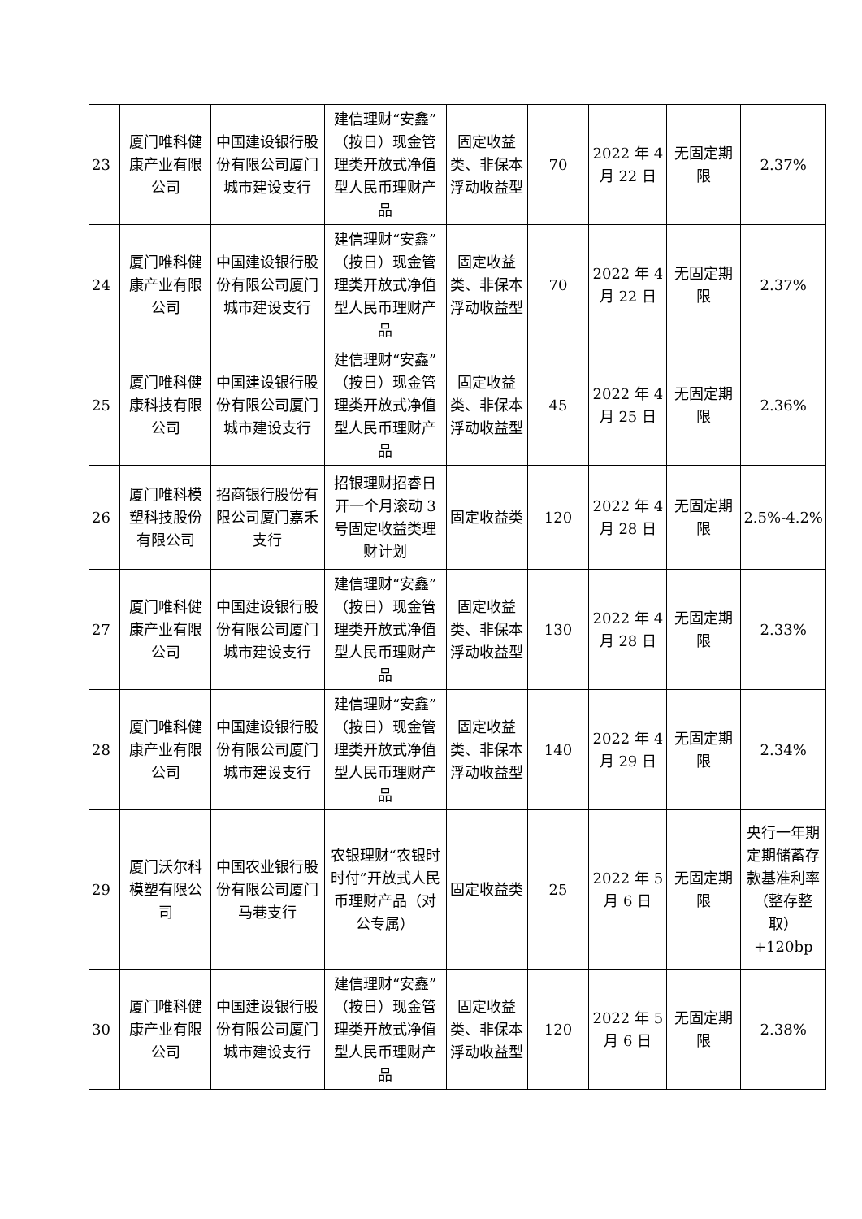| 23 | 厦门唯科健康产业有限公司 | 中国建设银行股份有限公司厦门城市建设支行 | 建信理财“安鑫”（按日）现金管理类开放式净值型人民币理财产品 | 固定收益类、非保本浮动收益型 | 70 | 2022 年 4 月 22 日 | 无固定期限 | 2.37% |
| 24 | 厦门唯科健康产业有限公司 | 中国建设银行股份有限公司厦门城市建设支行 | 建信理财“安鑫”（按日）现金管理类开放式净值型人民币理财产品 | 固定收益类、非保本浮动收益型 | 70 | 2022 年 4 月 22 日 | 无固定期限 | 2.37% |
| 25 | 厦门唯科健康科技有限公司 | 中国建设银行股份有限公司厦门城市建设支行 | 建信理财“安鑫”（按日）现金管理类开放式净值型人民币理财产品 | 固定收益类、非保本浮动收益型 | 45 | 2022 年 4 月 25 日 | 无固定期限 | 2.36% |
| 26 | 厦门唯科模塑科技股份有限公司 | 招商银行股份有限公司厦门嘉禾支行 | 招银理财招睿日开一个月滚动 3 号固定收益类理财计划 | 固定收益类 | 120 | 2022 年 4 月 28 日 | 无固定期限 | 2.5%-4.2% |
| 27 | 厦门唯科健康产业有限公司 | 中国建设银行股份有限公司厦门城市建设支行 | 建信理财“安鑫”（按日）现金管理类开放式净值型人民币理财产品 | 固定收益类、非保本浮动收益型 | 130 | 2022 年 4 月 28 日 | 无固定期限 | 2.33% |
| 28 | 厦门唯科健康产业有限公司 | 中国建设银行股份有限公司厦门城市建设支行 | 建信理财“安鑫”（按日）现金管理类开放式净值型人民币理财产品 | 固定收益类、非保本浮动收益型 | 140 | 2022 年 4 月 29 日 | 无固定期限 | 2.34% |
| 29 | 厦门沃尔科模塑有限公司 | 中国农业银行股份有限公司厦门马巷支行 | 农银理财“农银时时付”开放式人民币理财产品（对公专属） | 固定收益类 | 25 | 2022 年 5 月 6 日 | 无固定期限 | 央行一年期定期储蓄存款基准利率（整存整取）+120bp |
| 30 | 厦门唯科健康产业有限公司 | 中国建设银行股份有限公司厦门城市建设支行 | 建信理财“安鑫”（按日）现金管理类开放式净值型人民币理财产品 | 固定收益类、非保本浮动收益型 | 120 | 2022 年 5 月 6 日 | 无固定期限 | 2.38% |